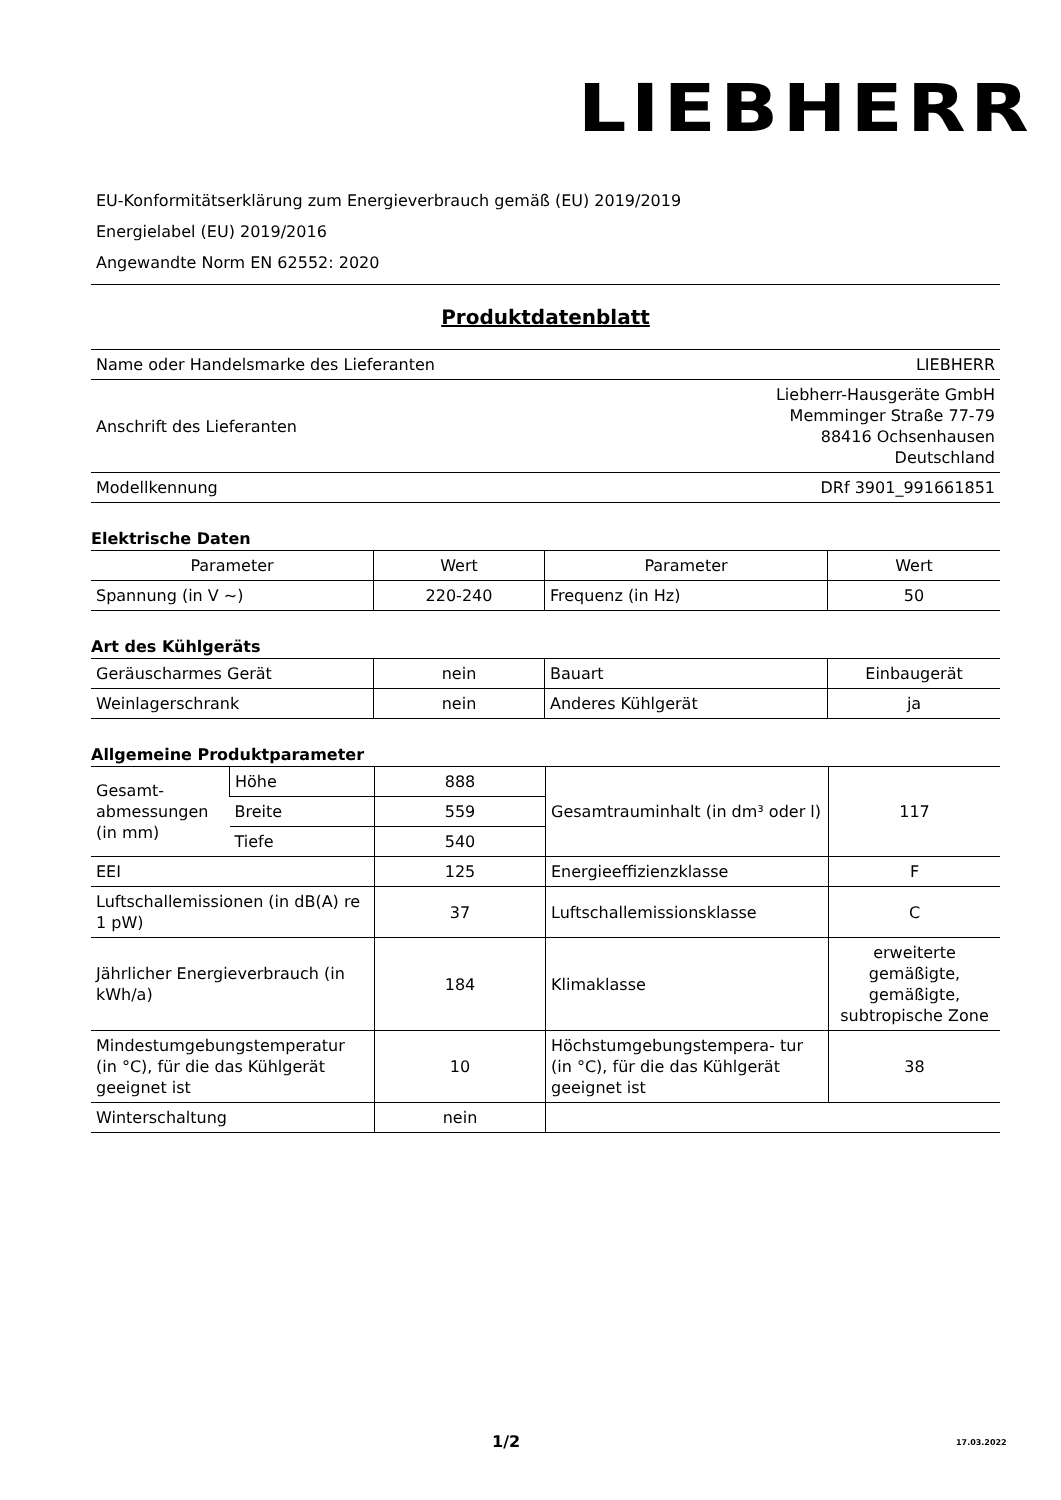LIEBHERR
EU-Konformitätserklärung zum Energieverbrauch gemäß (EU) 2019/2019
Energielabel (EU) 2019/2016
Angewandte Norm EN 62552: 2020
Produktdatenblatt
| Name oder Handelsmarke des Lieferanten | LIEBHERR |
| Anschrift des Lieferanten | Liebherr-Hausgeräte GmbH Memminger Straße 77-79 88416 Ochsenhausen Deutschland |
| Modellkennung | DRf 3901_991661851 |
Elektrische Daten
| Parameter | Wert | Parameter | Wert |
| --- | --- | --- | --- |
| Spannung (in V ~) | 220-240 | Frequenz (in Hz) | 50 |
Art des Kühlgeräts
| Geräuscharmes Gerät | nein | Bauart | Einbaugerät |
| Weinlagerschrank | nein | Anderes Kühlgerät | ja |
Allgemeine Produktparameter
| Gesamt-abmessungen (in mm) | Höhe | 888 | Gesamtrauminhalt (in dm³ oder l) | 117 |
| | Breite | 559 | | |
| | Tiefe | 540 | | |
| EEI | | 125 | Energieeffizienzklasse | F |
| Luftschallemissionen (in dB(A) re 1 pW) | | 37 | Luftschallemissionsklasse | C |
| Jährlicher Energieverbrauch (in kWh/a) | | 184 | Klimaklasse | erweiterte gemäßigte, gemäßigte, subtropische Zone |
| Mindestumgebungstemperatur (in °C), für die das Kühlgerät geeignet ist | | 10 | Höchstumgebungstempera- tur (in °C), für die das Kühlgerät geeignet ist | 38 |
| Winterschaltung | | nein | | |
1/2 17.03.2022